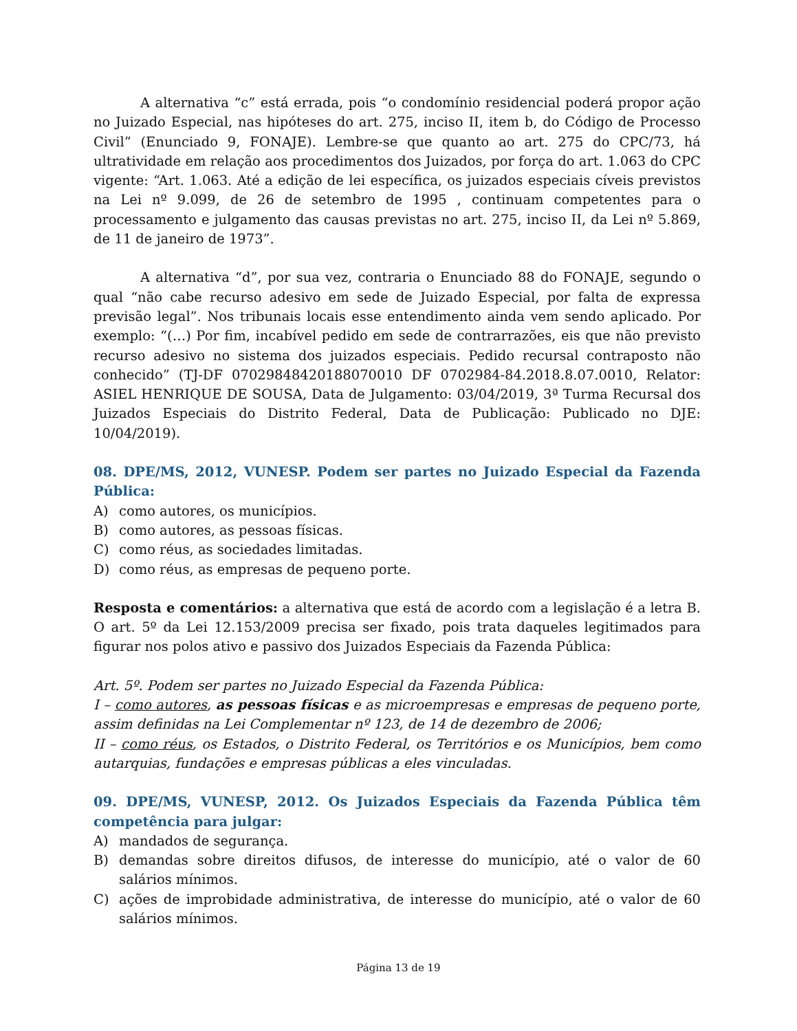A alternativa “c” está errada, pois “o condomínio residencial poderá propor ação no Juizado Especial, nas hipóteses do art. 275, inciso II, item b, do Código de Processo Civil” (Enunciado 9, FONAJE). Lembre-se que quanto ao art. 275 do CPC/73, há ultratividade em relação aos procedimentos dos Juizados, por força do art. 1.063 do CPC vigente: “Art. 1.063. Até a edição de lei específica, os juizados especiais cíveis previstos na Lei nº 9.099, de 26 de setembro de 1995 , continuam competentes para o processamento e julgamento das causas previstas no art. 275, inciso II, da Lei nº 5.869, de 11 de janeiro de 1973”.
A alternativa “d”, por sua vez, contraria o Enunciado 88 do FONAJE, segundo o qual “não cabe recurso adesivo em sede de Juizado Especial, por falta de expressa previsão legal”. Nos tribunais locais esse entendimento ainda vem sendo aplicado. Por exemplo: “(…) Por fim, incabível pedido em sede de contrarrazões, eis que não previsto recurso adesivo no sistema dos juizados especiais. Pedido recursal contraposto não conhecido” (TJ-DF 07029848420188070010 DF 0702984-84.2018.8.07.0010, Relator: ASIEL HENRIQUE DE SOUSA, Data de Julgamento: 03/04/2019, 3ª Turma Recursal dos Juizados Especiais do Distrito Federal, Data de Publicação: Publicado no DJE: 10/04/2019).
08. DPE/MS, 2012, VUNESP. Podem ser partes no Juizado Especial da Fazenda Pública:
A) como autores, os municípios.
B) como autores, as pessoas físicas.
C) como réus, as sociedades limitadas.
D) como réus, as empresas de pequeno porte.
Resposta e comentários: a alternativa que está de acordo com a legislação é a letra B. O art. 5º da Lei 12.153/2009 precisa ser fixado, pois trata daqueles legitimados para figurar nos polos ativo e passivo dos Juizados Especiais da Fazenda Pública:
Art. 5º. Podem ser partes no Juizado Especial da Fazenda Pública:
I – como autores, as pessoas físicas e as microempresas e empresas de pequeno porte, assim definidas na Lei Complementar nº 123, de 14 de dezembro de 2006;
II – como réus, os Estados, o Distrito Federal, os Territórios e os Municípios, bem como autarquias, fundações e empresas públicas a eles vinculadas.
09. DPE/MS, VUNESP, 2012. Os Juizados Especiais da Fazenda Pública têm competência para julgar:
A) mandados de segurança.
B) demandas sobre direitos difusos, de interesse do município, até o valor de 60 salários mínimos.
C) ações de improbidade administrativa, de interesse do município, até o valor de 60 salários mínimos.
Página 13 de 19